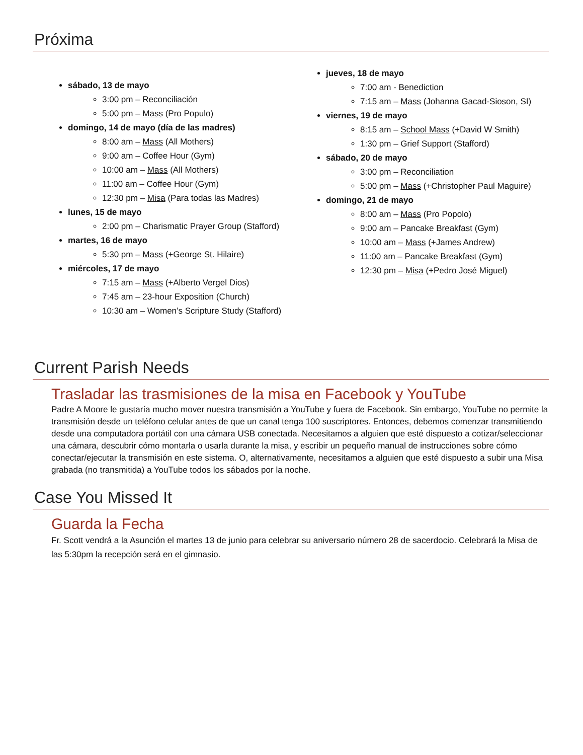Próxima
sábado, 13 de mayo
3:00 pm – Reconciliación
5:00 pm – Mass (Pro Populo)
domingo, 14 de mayo (día de las madres)
8:00 am – Mass (All Mothers)
9:00 am – Coffee Hour (Gym)
10:00 am – Mass (All Mothers)
11:00 am – Coffee Hour (Gym)
12:30 pm – Misa (Para todas las Madres)
lunes, 15 de mayo
2:00 pm – Charismatic Prayer Group (Stafford)
martes, 16 de mayo
5:30 pm – Mass (+George St. Hilaire)
miércoles, 17 de mayo
7:15 am – Mass (+Alberto Vergel Dios)
7:45 am – 23-hour Exposition (Church)
10:30 am – Women’s Scripture Study (Stafford)
jueves, 18 de mayo
7:00 am - Benediction
7:15 am – Mass (Johanna Gacad-Sioson, SI)
viernes, 19 de mayo
8:15 am – School Mass (+David W Smith)
1:30 pm – Grief Support (Stafford)
sábado, 20 de mayo
3:00 pm – Reconciliation
5:00 pm – Mass (+Christopher Paul Maguire)
domingo, 21 de mayo
8:00 am – Mass (Pro Popolo)
9:00 am – Pancake Breakfast (Gym)
10:00 am – Mass (+James Andrew)
11:00 am – Pancake Breakfast (Gym)
12:30 pm – Misa (+Pedro José Miguel)
Current Parish Needs
Trasladar las trasmisiones de la misa en Facebook y YouTube
Padre A Moore le gustaría mucho mover nuestra transmisión a YouTube y fuera de Facebook. Sin embargo, YouTube no permite la transmisión desde un teléfono celular antes de que un canal tenga 100 suscriptores. Entonces, debemos comenzar transmitiendo desde una computadora portátil con una cámara USB conectada. Necesitamos a alguien que esté dispuesto a cotizar/seleccionar una cámara, descubrir cómo montarla o usarla durante la misa, y escribir un pequeño manual de instrucciones sobre cómo conectar/ejecutar la transmisión en este sistema. O, alternativamente, necesitamos a alguien que esté dispuesto a subir una Misa grabada (no transmitida) a YouTube todos los sábados por la noche.
Case You Missed It
Guarda la Fecha
Fr. Scott vendrá a la Asunción el martes 13 de junio para celebrar su aniversario número 28 de sacerdocio. Celebrará la Misa de las 5:30pm la recepción será en el gimnasio.